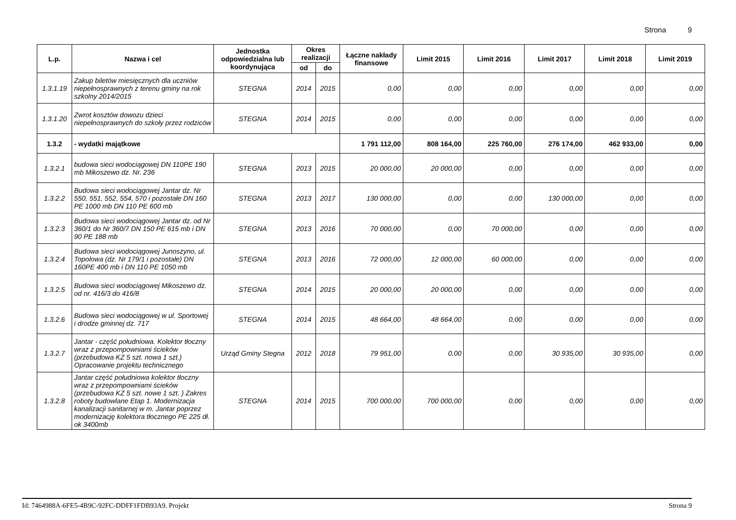Strona 9
| L.p. | Nazwa i cel | Jednostka odpowiedzialna lub koordynująca | Okres realizacji | | Łączne nakłady finansowe | Limit 2015 | Limit 2016 | Limit 2017 | Limit 2018 | Limit 2019 |
| --- | --- | --- | --- | --- | --- | --- | --- | --- | --- | --- |
| | | | od | do | | | | | | |
| 1.3.1.19 | Zakup biletów miesięcznych dla uczniów niepełnosprawnych z terenu gminy na rok szkolny 2014/2015 | STEGNA | 2014 | 2015 | 0,00 | 0,00 | 0,00 | 0,00 | 0,00 | 0,00 |
| 1.3.1.20 | Zwrot kosztów dowozu dzieci niepełnosprawnych do szkoły przez rodziców | STEGNA | 2014 | 2015 | 0,00 | 0,00 | 0,00 | 0,00 | 0,00 | 0,00 |
| 1.3.2 | - wydatki majątkowe | | | | 1 791 112,00 | 808 164,00 | 225 760,00 | 276 174,00 | 462 933,00 | 0,00 |
| 1.3.2.1 | budowa sieci wodociągowej DN 110PE 190 mb Mikoszewo dz. Nr. 236 | STEGNA | 2013 | 2015 | 20 000,00 | 20 000,00 | 0,00 | 0,00 | 0,00 | 0,00 |
| 1.3.2.2 | Budowa sieci wodociągowej Jantar dz. Nr 550, 551, 552, 554, 570 i pozostałe DN 160 PE 1000 mb DN 110 PE 600 mb | STEGNA | 2013 | 2017 | 130 000,00 | 0,00 | 0,00 | 130 000,00 | 0,00 | 0,00 |
| 1.3.2.3 | Budowa sieci wodociągowej Jantar dz. od Nr 360/1 do Nr 360/7 DN 150 PE 615 mb i DN 90 PE 188 mb | STEGNA | 2013 | 2016 | 70 000,00 | 0,00 | 70 000,00 | 0,00 | 0,00 | 0,00 |
| 1.3.2.4 | Budowa sieci wodociągowej Junoszyno, ul. Topolowa (dz. Nr 179/1 i pozostałe) DN 160PE 400 mb i DN 110 PE 1050 mb | STEGNA | 2013 | 2016 | 72 000,00 | 12 000,00 | 60 000,00 | 0,00 | 0,00 | 0,00 |
| 1.3.2.5 | Budowa sieci wodociągowej Mikoszewo dz. od nr. 416/3 do 416/8 | STEGNA | 2014 | 2015 | 20 000,00 | 20 000,00 | 0,00 | 0,00 | 0,00 | 0,00 |
| 1.3.2.6 | Budowa sieci wodociągowej w ul. Sportowej i drodze gminnej dz. 717 | STEGNA | 2014 | 2015 | 48 664,00 | 48 664,00 | 0,00 | 0,00 | 0,00 | 0,00 |
| 1.3.2.7 | Jantar - część południowa. Kolektor tłoczny wraz z przepompowniami ścieków (przebudowa KZ 5 szt. nowa 1 szt.) Opracowanie projektu technicznego | Urząd Gminy Stegna | 2012 | 2018 | 79 951,00 | 0,00 | 0,00 | 30 935,00 | 30 935,00 | 0,00 |
| 1.3.2.8 | Jantar część południowa kolektor tłoczny wraz z przepompowniami ścieków (przebudowa KZ 5 szt. nowe 1 szt. ) Zakres roboty budowlane Etap 1. Modernizacja kanalizacji sanitarnej w m. Jantar poprzez modernizację kolektora tłocznego PE 225 dł. ok 3400mb | STEGNA | 2014 | 2015 | 700 000,00 | 700 000,00 | 0,00 | 0,00 | 0,00 | 0,00 |
Id: 7464988A-6FE5-4B9C-92FC-DDFF1FDB93A9. Projekt Strona 9